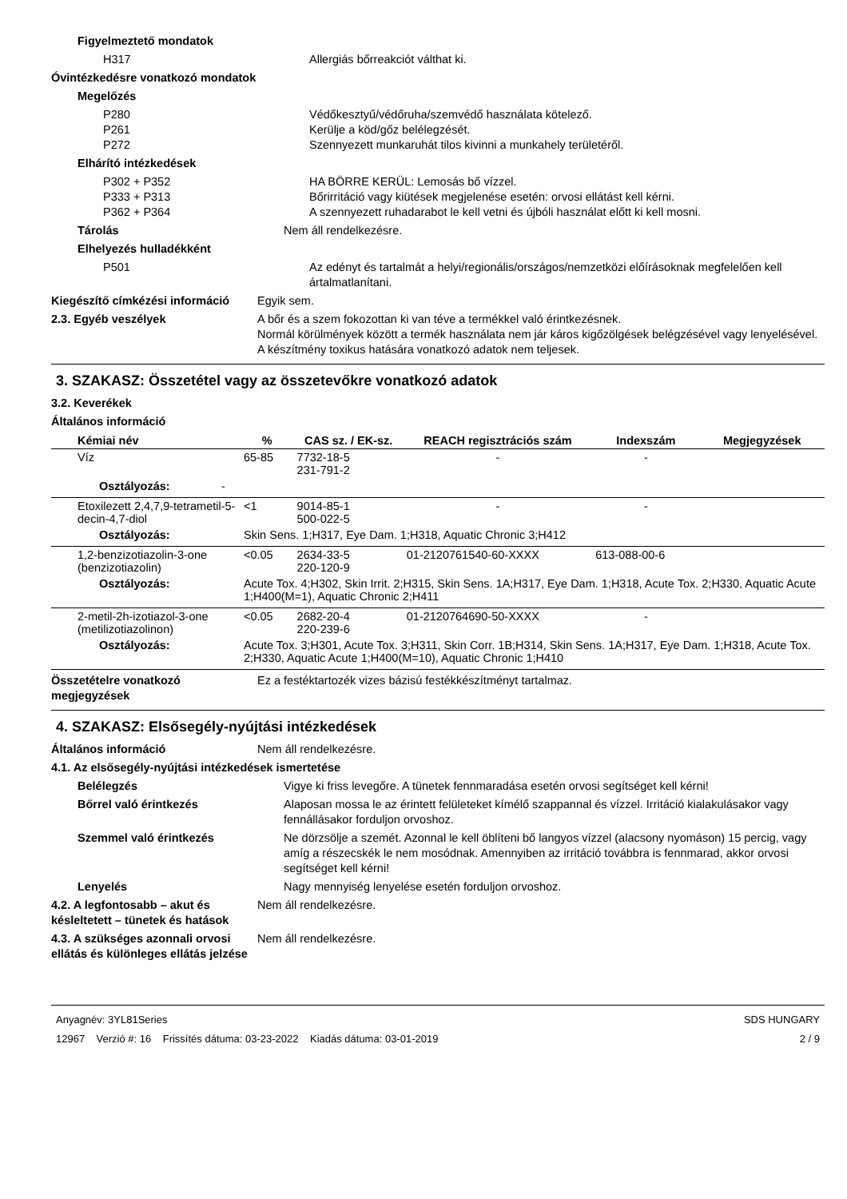Figyelmeztető mondatok
H317 Allergiás bőrreakciót válthat ki.
Óvintézkedésre vonatkozó mondatok
Megelőzés
P280
P261
P272
Védőkesztyű/védőruha/szemvédő használata kötelező.
Kerülje a köd/gőz belélegzését.
Szennyezett munkaruhát tilos kivinni a munkahely területéről.
Elhárító intézkedések
P302 + P352
P333 + P313
P362 + P364
HA BÖRRE KERÜL: Lemosás bő vízzel.
Bőrirritáció vagy kiütések megjelenése esetén: orvosi ellátást kell kérni.
A szennyezett ruhadarabot le kell vetni és újbóli használat előtt ki kell mosni.
Tárolás Nem áll rendelkezésre.
Elhelyezés hulladékként
P501 Az edényt és tartalmát a helyi/regionális/országos/nemzetközi előírásoknak megfelelően kell ártalmatlanítani.
Kiegészítő címkézési információ
Egyik sem.
2.3. Egyéb veszélyek A bőr és a szem fokozottan ki van téve a termékkel való érintkezésnek.
Normál körülmények között a termék használata nem jár káros kigőzölgések belégzésével vagy lenyelésével. A készítmény toxikus hatására vonatkozó adatok nem teljesek.
3. SZAKASZ: Összetétel vagy az összetevőkre vonatkozó adatok
3.2. Keverékek
Általános információ
| Kémiai név | % | CAS sz. / EK-sz. | REACH regisztrációs szám | Indexszám | Megjegyzések |
| --- | --- | --- | --- | --- | --- |
| Víz | 65-85 | 7732-18-5 231-791-2 | - | - | |
| Osztályozás: - | | | | | |
| Etoxilezett 2,4,7,9-tetrametil-5-decin-4,7-diol | <1 | 9014-85-1 500-022-5 | - | - | |
| Osztályozás: | Skin Sens. 1;H317, Eye Dam. 1;H318, Aquatic Chronic 3;H412 | | | | |
| 1,2-benzizotiazolin-3-one (benzizotiazolin) | <0.05 | 2634-33-5 220-120-9 | 01-2120761540-60-XXXX | 613-088-00-6 | |
| Osztályozás: | Acute Tox. 4;H302, Skin Irrit. 2;H315, Skin Sens. 1A;H317, Eye Dam. 1;H318, Acute Tox. 2;H330, Aquatic Acute 1;H400(M=1), Aquatic Chronic 2;H411 | | | | |
| 2-metil-2h-izotiazol-3-one (metilizotiazolinon) | <0.05 | 2682-20-4 220-239-6 | 01-2120764690-50-XXXX | - | |
| Osztályozás: | Acute Tox. 3;H301, Acute Tox. 3;H311, Skin Corr. 1B;H314, Skin Sens. 1A;H317, Eye Dam. 1;H318, Acute Tox. 2;H330, Aquatic Acute 1;H400(M=10), Aquatic Chronic 1;H410 | | | | |
Összetételre vonatkozó megjegyzések
Ez a festéktartozék vizes bázisú festékkészítményt tartalmaz.
4. SZAKASZ: Elsősegély-nyújtási intézkedések
Általános információ Nem áll rendelkezésre.
4.1. Az elsősegély-nyújtási intézkedések ismertetése
Belélegzés Vigye ki friss levegőre. A tünetek fennmaradása esetén orvosi segítséget kell kérni!
Bőrrel való érintkezés Alaposan mossa le az érintett felületeket kímélő szappannal és vízzel. Irritáció kialakulásakor vagy fennállásakor forduljon orvoshoz.
Szemmel való érintkezés Ne dörzsölje a szemét. Azonnal le kell öblíteni bő langyos vízzel (alacsony nyomáson) 15 percig, vagy amíg a részecskék le nem mosódnak. Amennyiben az irritáció továbbra is fennmarad, akkor orvosi segítséget kell kérni!
Lenyelés Nagy mennyiség lenyelése esetén forduljon orvoshoz.
4.2. A legfontosabb – akut és késleltetett – tünetek és hatások
Nem áll rendelkezésre.
4.3. A szükséges azonnali orvosi ellátás és különleges ellátás jelzése
Nem áll rendelkezésre.
Anyagnév: 3YL81Series
12967 Verzió #: 16 Frissítés dátuma: 03-23-2022 Kiadás dátuma: 03-01-2019
SDS HUNGARY
2 / 9